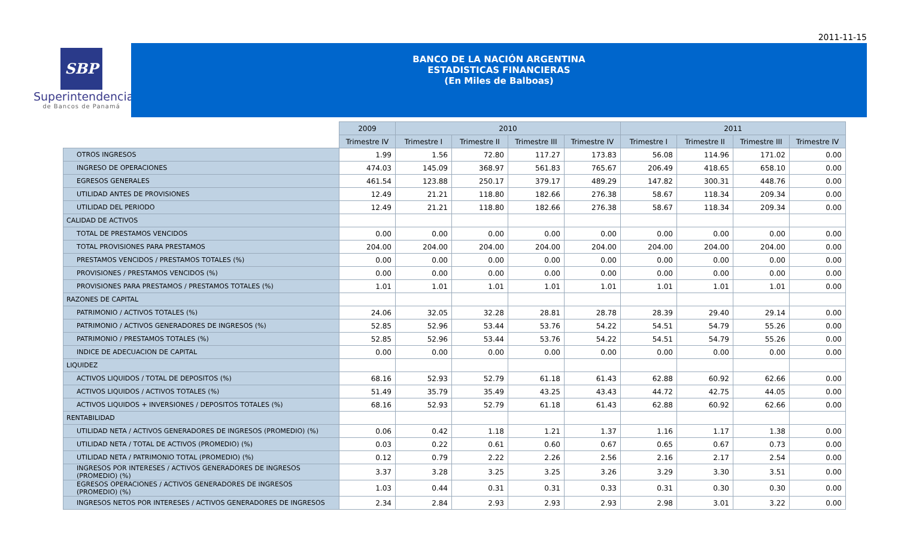2011-11-15
SBP
Superintendencia
de Bancos de Panamá
BANCO DE LA NACIÓN ARGENTINA
ESTADISTICAS FINANCIERAS
(En Miles de Balboas)
| | 2009 | 2010 | | | | 2011 | | | |
| --- | --- | --- | --- | --- | --- | --- | --- | --- | --- |
| | Trimestre IV | Trimestre I | Trimestre II | Trimestre III | Trimestre IV | Trimestre I | Trimestre II | Trimestre III | Trimestre IV |
| OTROS INGRESOS | 1.99 | 1.56 | 72.80 | 117.27 | 173.83 | 56.08 | 114.96 | 171.02 | 0.00 |
| INGRESO DE OPERACIONES | 474.03 | 145.09 | 368.97 | 561.83 | 765.67 | 206.49 | 418.65 | 658.10 | 0.00 |
| EGRESOS GENERALES | 461.54 | 123.88 | 250.17 | 379.17 | 489.29 | 147.82 | 300.31 | 448.76 | 0.00 |
| UTILIDAD ANTES DE PROVISIONES | 12.49 | 21.21 | 118.80 | 182.66 | 276.38 | 58.67 | 118.34 | 209.34 | 0.00 |
| UTILIDAD DEL PERIODO | 12.49 | 21.21 | 118.80 | 182.66 | 276.38 | 58.67 | 118.34 | 209.34 | 0.00 |
| CALIDAD DE ACTIVOS | | | | | | | | | |
| TOTAL DE PRESTAMOS VENCIDOS | 0.00 | 0.00 | 0.00 | 0.00 | 0.00 | 0.00 | 0.00 | 0.00 | 0.00 |
| TOTAL PROVISIONES PARA PRESTAMOS | 204.00 | 204.00 | 204.00 | 204.00 | 204.00 | 204.00 | 204.00 | 204.00 | 0.00 |
| PRESTAMOS VENCIDOS / PRESTAMOS TOTALES (%) | 0.00 | 0.00 | 0.00 | 0.00 | 0.00 | 0.00 | 0.00 | 0.00 | 0.00 |
| PROVISIONES / PRESTAMOS VENCIDOS (%) | 0.00 | 0.00 | 0.00 | 0.00 | 0.00 | 0.00 | 0.00 | 0.00 | 0.00 |
| PROVISIONES PARA PRESTAMOS / PRESTAMOS TOTALES (%) | 1.01 | 1.01 | 1.01 | 1.01 | 1.01 | 1.01 | 1.01 | 1.01 | 0.00 |
| RAZONES DE CAPITAL | | | | | | | | | |
| PATRIMONIO / ACTIVOS TOTALES (%) | 24.06 | 32.05 | 32.28 | 28.81 | 28.78 | 28.39 | 29.40 | 29.14 | 0.00 |
| PATRIMONIO / ACTIVOS GENERADORES DE INGRESOS (%) | 52.85 | 52.96 | 53.44 | 53.76 | 54.22 | 54.51 | 54.79 | 55.26 | 0.00 |
| PATRIMONIO / PRESTAMOS TOTALES (%) | 52.85 | 52.96 | 53.44 | 53.76 | 54.22 | 54.51 | 54.79 | 55.26 | 0.00 |
| INDICE DE ADECUACION DE CAPITAL | 0.00 | 0.00 | 0.00 | 0.00 | 0.00 | 0.00 | 0.00 | 0.00 | 0.00 |
| LIQUIDEZ | | | | | | | | | |
| ACTIVOS LIQUIDOS / TOTAL DE DEPOSITOS (%) | 68.16 | 52.93 | 52.79 | 61.18 | 61.43 | 62.88 | 60.92 | 62.66 | 0.00 |
| ACTIVOS LIQUIDOS / ACTIVOS TOTALES (%) | 51.49 | 35.79 | 35.49 | 43.25 | 43.43 | 44.72 | 42.75 | 44.05 | 0.00 |
| ACTIVOS LIQUIDOS + INVERSIONES / DEPOSITOS TOTALES (%) | 68.16 | 52.93 | 52.79 | 61.18 | 61.43 | 62.88 | 60.92 | 62.66 | 0.00 |
| RENTABILIDAD | | | | | | | | | |
| UTILIDAD NETA / ACTIVOS GENERADORES DE INGRESOS (PROMEDIO) (%) | 0.06 | 0.42 | 1.18 | 1.21 | 1.37 | 1.16 | 1.17 | 1.38 | 0.00 |
| UTILIDAD NETA / TOTAL DE ACTIVOS (PROMEDIO) (%) | 0.03 | 0.22 | 0.61 | 0.60 | 0.67 | 0.65 | 0.67 | 0.73 | 0.00 |
| UTILIDAD NETA / PATRIMONIO TOTAL (PROMEDIO) (%) | 0.12 | 0.79 | 2.22 | 2.26 | 2.56 | 2.16 | 2.17 | 2.54 | 0.00 |
| INGRESOS POR INTERESES / ACTIVOS GENERADORES DE INGRESOS (PROMEDIO) (%) | 3.37 | 3.28 | 3.25 | 3.25 | 3.26 | 3.29 | 3.30 | 3.51 | 0.00 |
| EGRESOS OPERACIONES / ACTIVOS GENERADORES DE INGRESOS (PROMEDIO) (%) | 1.03 | 0.44 | 0.31 | 0.31 | 0.33 | 0.31 | 0.30 | 0.30 | 0.00 |
| INGRESOS NETOS POR INTERESES / ACTIVOS GENERADORES DE INGRESOS | 2.34 | 2.84 | 2.93 | 2.93 | 2.93 | 2.98 | 3.01 | 3.22 | 0.00 |